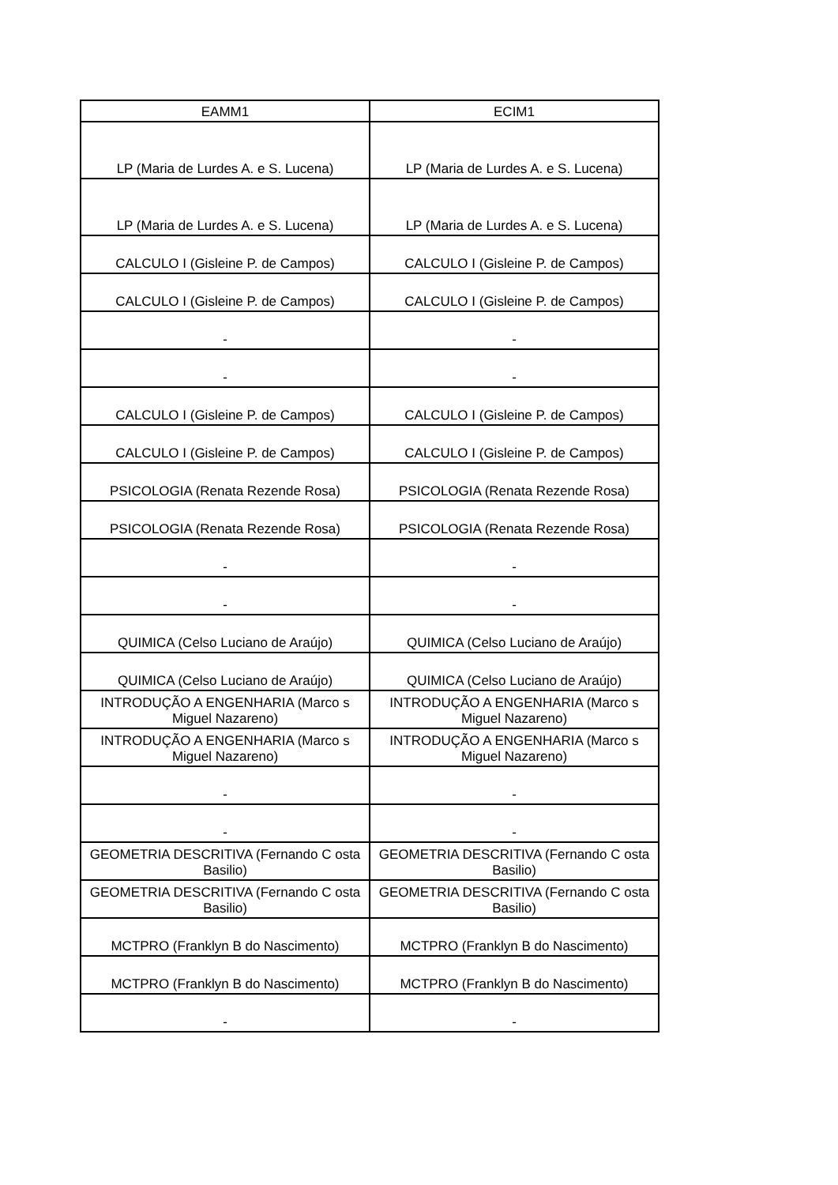| EAMM1 | ECIM1 |
| --- | --- |
| LP (Maria de Lurdes A. e S. Lucena) | LP (Maria de Lurdes A. e S. Lucena) |
| LP (Maria de Lurdes A. e S. Lucena) | LP (Maria de Lurdes A. e S. Lucena) |
| CALCULO I (Gisleine P. de Campos) | CALCULO I (Gisleine P. de Campos) |
| CALCULO I (Gisleine P. de Campos) | CALCULO I (Gisleine P. de Campos) |
| - | - |
| - | - |
| CALCULO I (Gisleine P. de Campos) | CALCULO I (Gisleine P. de Campos) |
| CALCULO I (Gisleine P. de Campos) | CALCULO I (Gisleine P. de Campos) |
| PSICOLOGIA (Renata Rezende Rosa) | PSICOLOGIA (Renata Rezende Rosa) |
| PSICOLOGIA (Renata Rezende Rosa) | PSICOLOGIA (Renata Rezende Rosa) |
| - | - |
| - | - |
| QUIMICA (Celso Luciano de Araújo) | QUIMICA (Celso Luciano de Araújo) |
| QUIMICA (Celso Luciano de Araújo) | QUIMICA (Celso Luciano de Araújo) |
| INTRODUÇÃO A ENGENHARIA (Marco s Miguel Nazareno) | INTRODUÇÃO A ENGENHARIA (Marco s Miguel Nazareno) |
| INTRODUÇÃO A ENGENHARIA (Marco s Miguel Nazareno) | INTRODUÇÃO A ENGENHARIA (Marco s Miguel Nazareno) |
| - | - |
| - | - |
| GEOMETRIA DESCRITIVA (Fernando C osta Basilio) | GEOMETRIA DESCRITIVA (Fernando C osta Basilio) |
| GEOMETRIA DESCRITIVA (Fernando C osta Basilio) | GEOMETRIA DESCRITIVA (Fernando C osta Basilio) |
| MCTPRO (Franklyn B do Nascimento) | MCTPRO (Franklyn B do Nascimento) |
| MCTPRO (Franklyn B do Nascimento) | MCTPRO (Franklyn B do Nascimento) |
| - | - |